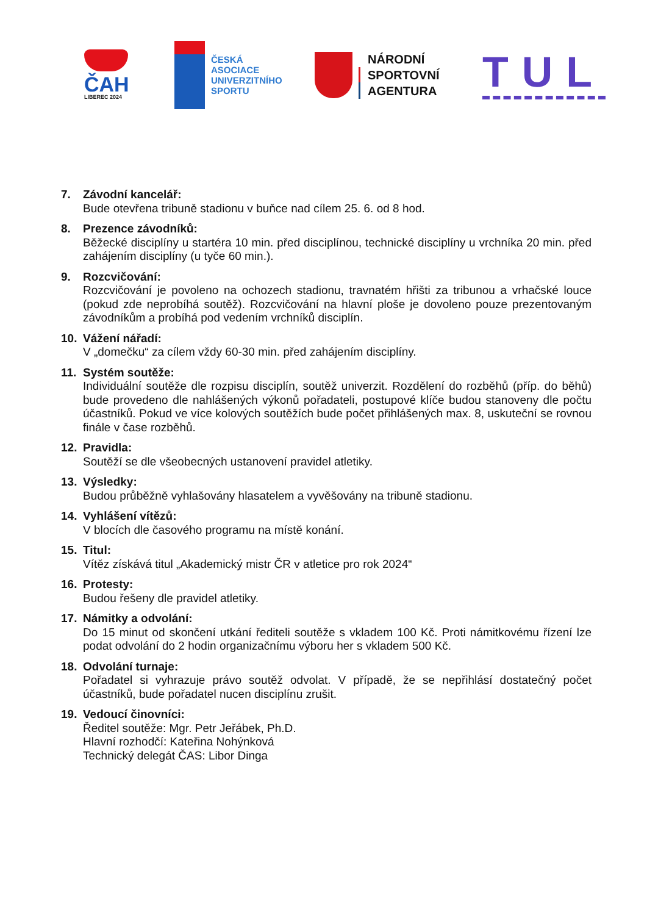ČAH
LIBEREC 2024
ČESKÁ
ASOCIACE
UNIVERZITNÍHO
SPORTU
NÁRODNÍ
SPORTOVNÍ
AGENTURA
TUL
7. Závodní kancelář:
Bude otevřena tribuně stadionu v buňce nad cílem 25. 6. od 8 hod.
8. Prezence závodníků:
Běžecké disciplíny u startéra 10 min. před disciplínou, technické disciplíny u vrchníka 20 min. před zahájením disciplíny (u tyče 60 min.).
9. Rozcvičování:
Rozcvičování je povoleno na ochozech stadionu, travnatém hřišti za tribunou a vrhačské louce (pokud zde neprobíhá soutěž). Rozcvičování na hlavní ploše je dovoleno pouze prezentovaným závodníkům a probíhá pod vedením vrchníků disciplín.
10. Vážení nářadí:
V „domečku“ za cílem vždy 60-30 min. před zahájením disciplíny.
11. Systém soutěže:
Individuální soutěže dle rozpisu disciplín, soutěž univerzit. Rozdělení do rozběhů (příp. do běhů) bude provedeno dle nahlášených výkonů pořadateli, postupové klíče budou stanoveny dle počtu účastníků. Pokud ve více kolových soutěžích bude počet přihlášených max. 8, uskuteční se rovnou finále v čase rozběhů.
12. Pravidla:
Soutěží se dle všeobecných ustanovení pravidel atletiky.
13. Výsledky:
Budou průběžně vyhlašovány hlasatelem a vyvěšovány na tribuně stadionu.
14. Vyhlášení vítězů:
V blocích dle časového programu na místě konání.
15. Titul:
Vítěz získává titul „Akademický mistr ČR v atletice pro rok 2024“
16. Protesty:
Budou řešeny dle pravidel atletiky.
17. Námitky a odvolání:
Do 15 minut od skončení utkání řediteli soutěže s vkladem 100 Kč. Proti námitkovému řízení lze podat odvolání do 2 hodin organizačnímu výboru her s vkladem 500 Kč.
18. Odvolání turnaje:
Pořadatel si vyhrazuje právo soutěž odvolat. V případě, že se nepřihlásí dostatečný počet účastníků, bude pořadatel nucen disciplínu zrušit.
19. Vedoucí činovníci:
Ředitel soutěže: Mgr. Petr Jeřábek, Ph.D.
Hlavní rozhodčí: Kateřina Nohýnková
Technický delegát ČAS: Libor Dinga